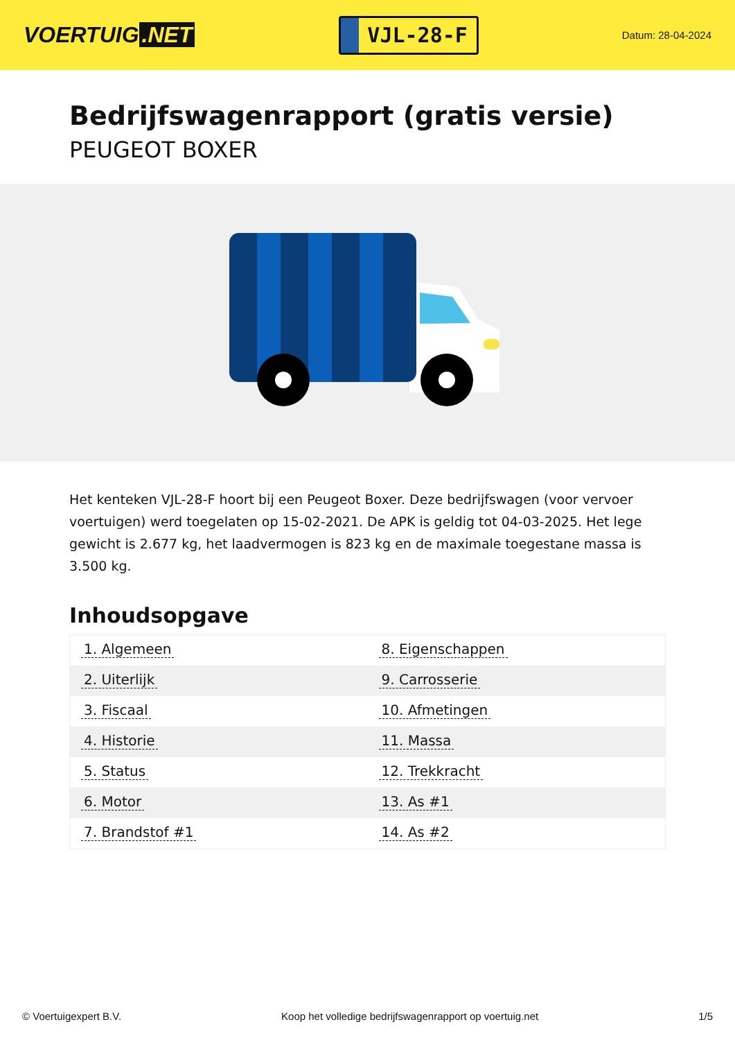VOERTUIG.NET
VJL-28-F
Datum: 28-04-2024
Bedrijfswagenrapport (gratis versie)
PEUGEOT BOXER
Het kenteken VJL-28-F hoort bij een Peugeot Boxer. Deze bedrijfswagen (voor vervoer voertuigen) werd toegelaten op 15-02-2021. De APK is geldig tot 04-03-2025. Het lege gewicht is 2.677 kg, het laadvermogen is 823 kg en de maximale toegestane massa is 3.500 kg.
Inhoudsopgave
| 1. Algemeen | 8. Eigenschappen |
| 2. Uiterlijk | 9. Carrosserie |
| 3. Fiscaal | 10. Afmetingen |
| 4. Historie | 11. Massa |
| 5. Status | 12. Trekkracht |
| 6. Motor | 13. As #1 |
| 7. Brandstof #1 | 14. As #2 |
© Voertuigexpert B.V. Koop het volledige bedrijfswagenrapport op voertuig.net
1/5